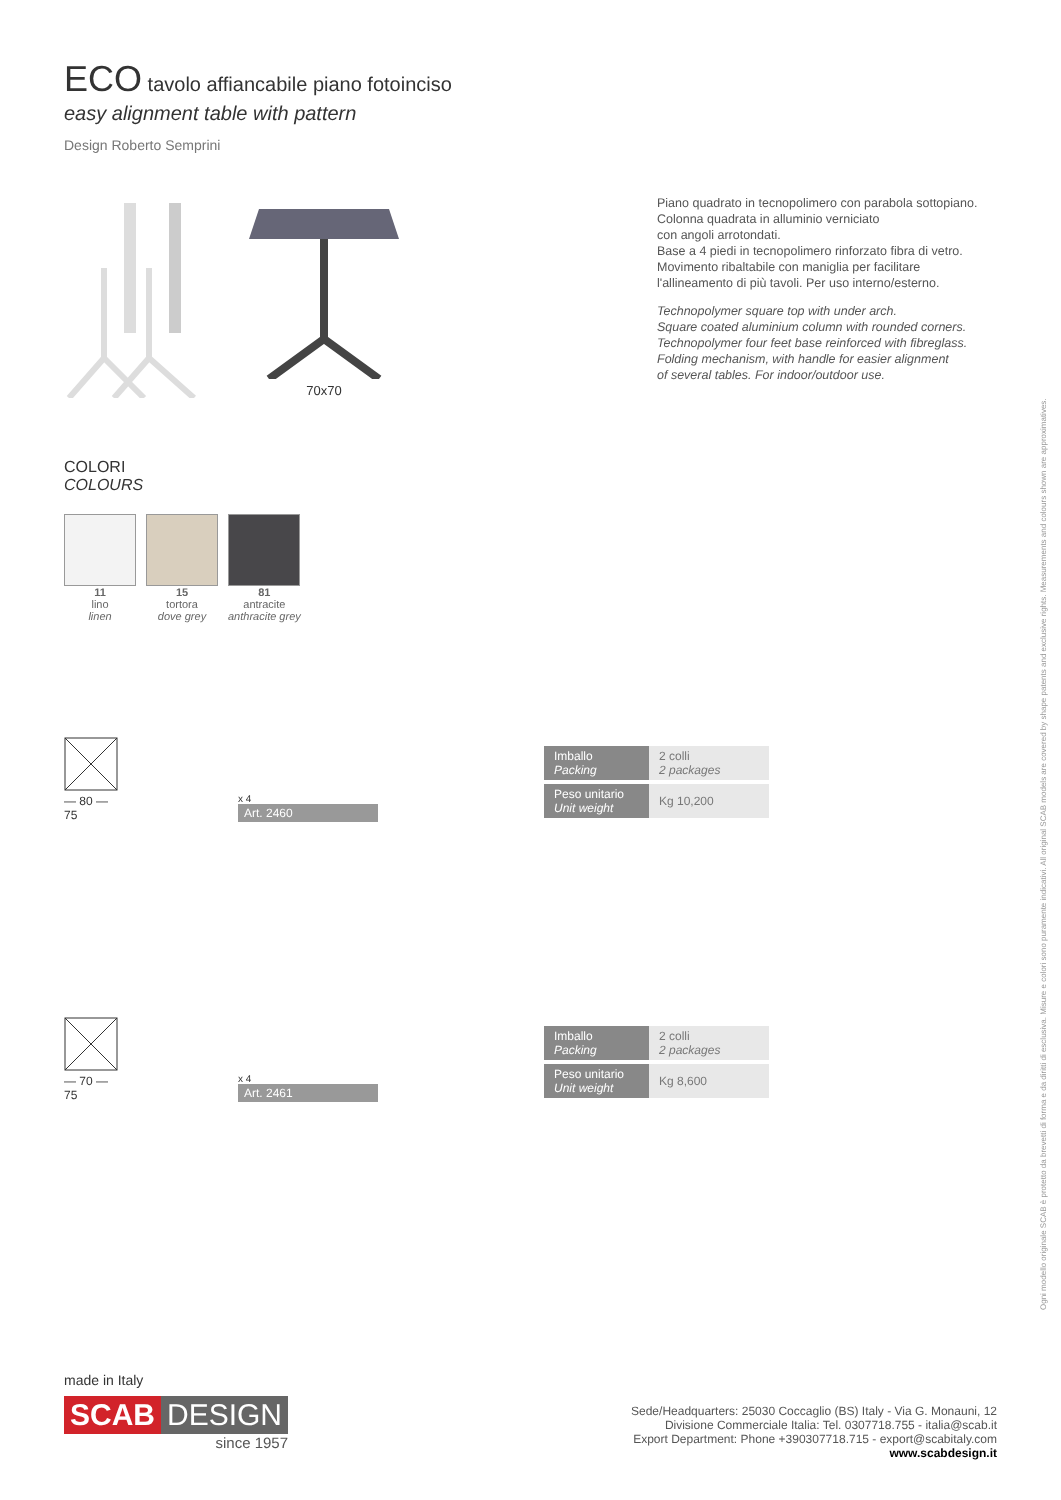ECO tavolo affiancabile piano fotoinciso
easy alignment table with pattern
Design Roberto Semprini
70x70
Piano quadrato in tecnopolimero con parabola sottopiano.
Colonna quadrata in alluminio verniciato
con angoli arrotondati.
Base a 4 piedi in tecnopolimero rinforzato fibra di vetro.
Movimento ribaltabile con maniglia per facilitare
l'allineamento di più tavoli. Per uso interno/esterno.
Technopolymer square top with under arch.
Square coated aluminium column with rounded corners.
Technopolymer four feet base reinforced with fibreglass.
Folding mechanism, with handle for easier alignment
of several tables. For indoor/outdoor use.
COLORI
COLOURS
11
lino
linen
15
tortora
dove grey
81
antracite
anthracite grey
— 80 —
75
x 4
Art. 2460
| Imballo Packing | 2 colli 2 packages |
| Peso unitario Unit weight | Kg 10,200 |
— 70 —
75
x 4
Art. 2461
| Imballo Packing | 2 colli 2 packages |
| Peso unitario Unit weight | Kg 8,600 |
made in Italy
SCAB DESIGN
since 1957
Sede/Headquarters: 25030 Coccaglio (BS) Italy - Via G. Monauni, 12
Divisione Commerciale Italia: Tel. 0307718.755 - italia@scab.it
Export Department: Phone +390307718.715 - export@scabitaly.com
www.scabdesign.it
Ogni modello originale SCAB è protetto da brevetti di forma e da diritti di esclusiva. Misure e colori sono puramente indicativi. All original SCAB models are covered by shape patents and exclusive rights. Measurements and colours shown are approximatives.